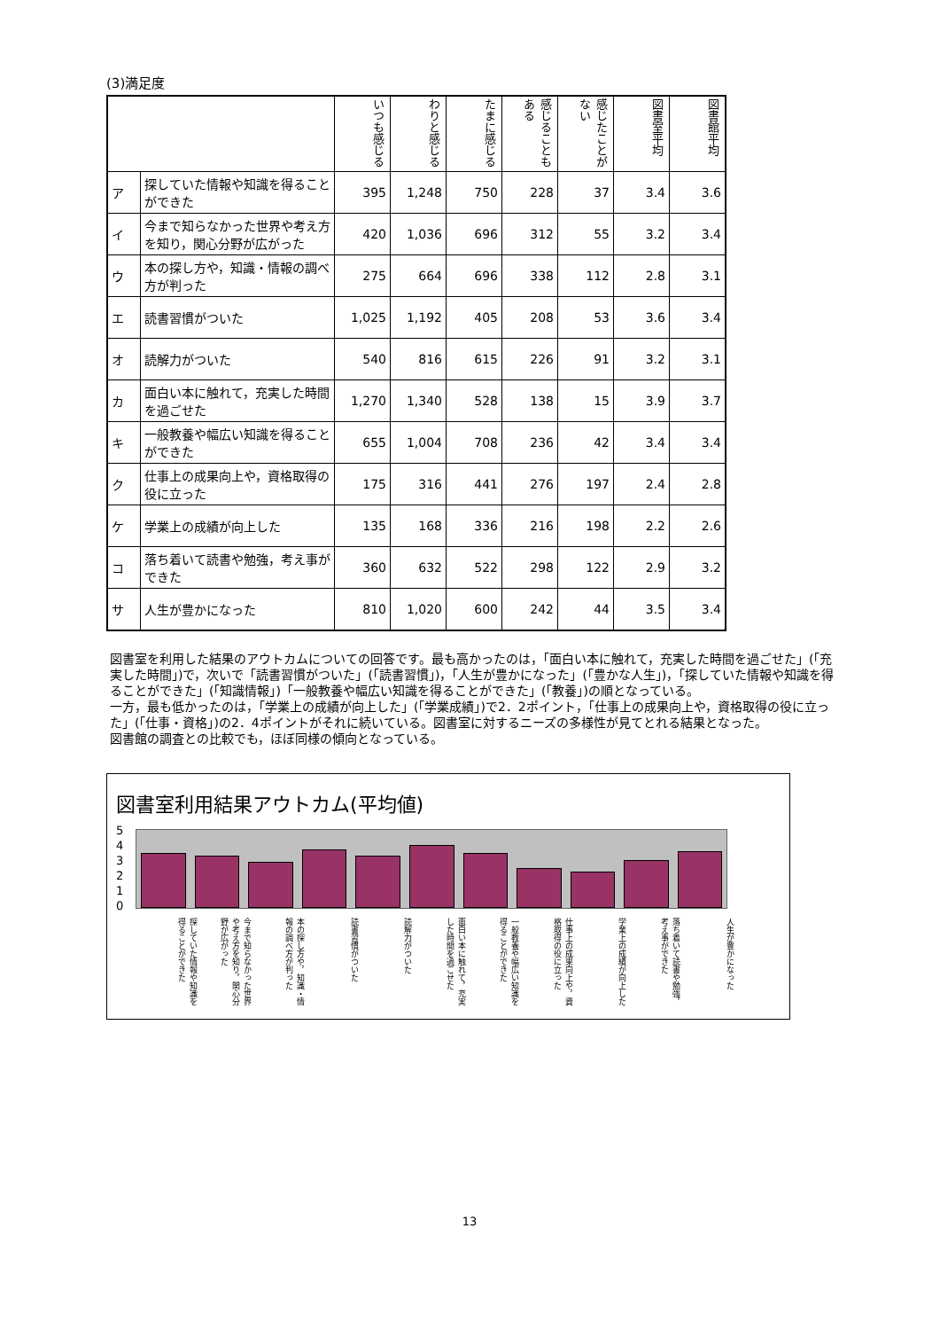(3)満足度
| | | いつも感じる | わりと感じる | たまに感じる | 感じることもある | 感じたことがない | 図書室平均 | 図書館平均 |
| ア | 探していた情報や知識を得ることができた | 395 | 1,248 | 750 | 228 | 37 | 3.4 | 3.6 |
| イ | 今まで知らなかった世界や考え方を知り，関心分野が広がった | 420 | 1,036 | 696 | 312 | 55 | 3.2 | 3.4 |
| ウ | 本の探し方や，知識・情報の調べ方が判った | 275 | 664 | 696 | 338 | 112 | 2.8 | 3.1 |
| エ | 読書習慣がついた | 1,025 | 1,192 | 405 | 208 | 53 | 3.6 | 3.4 |
| オ | 読解力がついた | 540 | 816 | 615 | 226 | 91 | 3.2 | 3.1 |
| カ | 面白い本に触れて，充実した時間を過ごせた | 1,270 | 1,340 | 528 | 138 | 15 | 3.9 | 3.7 |
| キ | 一般教養や幅広い知識を得ることができた | 655 | 1,004 | 708 | 236 | 42 | 3.4 | 3.4 |
| ク | 仕事上の成果向上や，資格取得の役に立った | 175 | 316 | 441 | 276 | 197 | 2.4 | 2.8 |
| ケ | 学業上の成績が向上した | 135 | 168 | 336 | 216 | 198 | 2.2 | 2.6 |
| コ | 落ち着いて読書や勉強，考え事ができた | 360 | 632 | 522 | 298 | 122 | 2.9 | 3.2 |
| サ | 人生が豊かになった | 810 | 1,020 | 600 | 242 | 44 | 3.5 | 3.4 |
図書室を利用した結果のアウトカムについての回答です。最も高かったのは，「面白い本に触れて，充実した時間を過ごせた」(「充実した時間」)で，次いで「読書習慣がついた」(「読書習慣」)，「人生が豊かになった」(「豊かな人生」)，「探していた情報や知識を得ることができた」(「知識情報」)「一般教養や幅広い知識を得ることができた」(「教養」)の順となっている。
一方，最も低かったのは，「学業上の成績が向上した」(「学業成績」)で2．2ポイント，「仕事上の成果向上や，資格取得の役に立った」(「仕事・資格」)の2．4ポイントがそれに続いている。図書室に対するニーズの多様性が見てとれる結果となった。
図書館の調査との比較でも，ほぼ同様の傾向となっている。
図書室利用結果アウトカム(平均値)
543210
探していた情報や知識を得ることができた
今まで知らなかった世界や考え方を知り，関心分野が広がった
本の探し方や，知識・情報の調べ方が判った
読書習慣がついた
読解力がついた
面白い本に触れて，充実した時間を過ごせた
一般教養や幅広い知識を得ることができた
仕事上の成果向上や，資格取得の役に立った
学業上の成績が向上した
落ち着いて読書や勉強，考え事ができた
人生が豊かになった
13